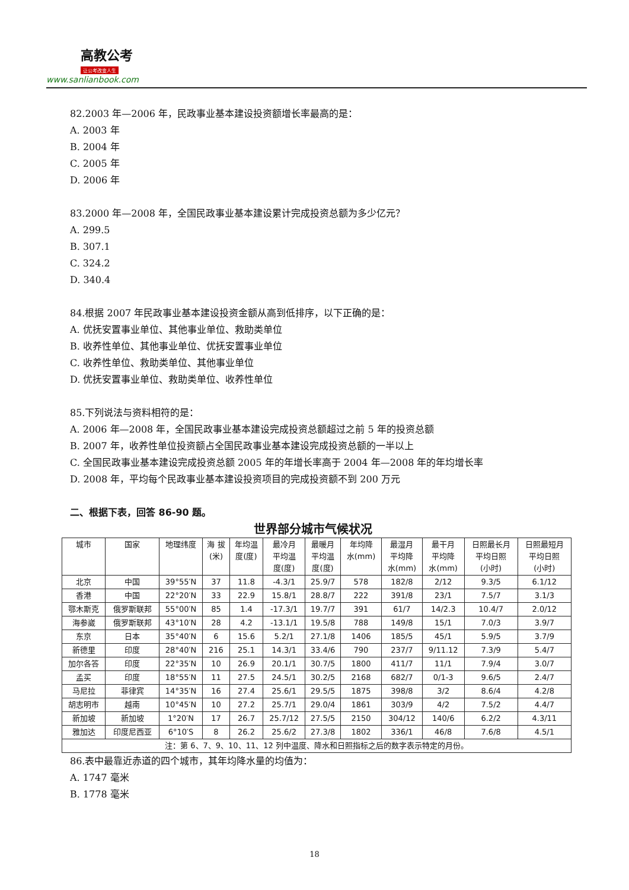高教公考
让公考改变人生
www.sanlianbook.com
82.2003 年—2006 年，民政事业基本建设投资额增长率最高的是：
A. 2003 年
B. 2004 年
C. 2005 年
D. 2006 年
83.2000 年—2008 年，全国民政事业基本建设累计完成投资总额为多少亿元？
A. 299.5
B. 307.1
C. 324.2
D. 340.4
84.根据 2007 年民政事业基本建设投资金额从高到低排序，以下正确的是：
A. 优抚安置事业单位、其他事业单位、救助类单位
B. 收养性单位、其他事业单位、优抚安置事业单位
C. 收养性单位、救助类单位、其他事业单位
D. 优抚安置事业单位、救助类单位、收养性单位
85.下列说法与资料相符的是：
A. 2006 年—2008 年，全国民政事业基本建设完成投资总额超过之前 5 年的投资总额
B. 2007 年，收养性单位投资额占全国民政事业基本建设完成投资总额的一半以上
C. 全国民政事业基本建设完成投资总额 2005 年的年增长率高于 2004 年—2008 年的年均增长率
D. 2008 年，平均每个民政事业基本建设投资项目的完成投资额不到 200 万元
二、根据下表，回答 86-90 题。
世界部分城市气候状况
| 城市 | 国家 | 地理纬度 | 海 拔 (米) | 年均温 度(度) | 最冷月 平均温 度(度) | 最暖月 平均温 度(度) | 年均降 水(mm) | 最湿月 平均降 水(mm) | 最干月 平均降 水(mm) | 日照最长月 平均日照 (小时) | 日照最短月 平均日照 (小时) |
| --- | --- | --- | --- | --- | --- | --- | --- | --- | --- | --- | --- |
| 北京 | 中国 | 39°55′N | 37 | 11.8 | -4.3/1 | 25.9/7 | 578 | 182/8 | 2/12 | 9.3/5 | 6.1/12 |
| 香港 | 中国 | 22°20′N | 33 | 22.9 | 15.8/1 | 28.8/7 | 222 | 391/8 | 23/1 | 7.5/7 | 3.1/3 |
| 鄂木斯克 | 俄罗斯联邦 | 55°00′N | 85 | 1.4 | -17.3/1 | 19.7/7 | 391 | 61/7 | 14/2.3 | 10.4/7 | 2.0/12 |
| 海参崴 | 俄罗斯联邦 | 43°10′N | 28 | 4.2 | -13.1/1 | 19.5/8 | 788 | 149/8 | 15/1 | 7.0/3 | 3.9/7 |
| 东京 | 日本 | 35°40′N | 6 | 15.6 | 5.2/1 | 27.1/8 | 1406 | 185/5 | 45/1 | 5.9/5 | 3.7/9 |
| 新德里 | 印度 | 28°40′N | 216 | 25.1 | 14.3/1 | 33.4/6 | 790 | 237/7 | 9/11.12 | 7.3/9 | 5.4/7 |
| 加尔各答 | 印度 | 22°35′N | 10 | 26.9 | 20.1/1 | 30.7/5 | 1800 | 411/7 | 11/1 | 7.9/4 | 3.0/7 |
| 孟买 | 印度 | 18°55′N | 11 | 27.5 | 24.5/1 | 30.2/5 | 2168 | 682/7 | 0/1-3 | 9.6/5 | 2.4/7 |
| 马尼拉 | 菲律宾 | 14°35′N | 16 | 27.4 | 25.6/1 | 29.5/5 | 1875 | 398/8 | 3/2 | 8.6/4 | 4.2/8 |
| 胡志明市 | 越南 | 10°45′N | 10 | 27.2 | 25.7/1 | 29.0/4 | 1861 | 303/9 | 4/2 | 7.5/2 | 4.4/7 |
| 新加坡 | 新加坡 | 1°20′N | 17 | 26.7 | 25.7/12 | 27.5/5 | 2150 | 304/12 | 140/6 | 6.2/2 | 4.3/11 |
| 雅加达 | 印度尼西亚 | 6°10′S | 8 | 26.2 | 25.6/2 | 27.3/8 | 1802 | 336/1 | 46/8 | 7.6/8 | 4.5/1 |
| 注：第 6、7、9、10、11、12 列中温度、降水和日照指标之后的数字表示特定的月份。 | | | | | | | | | | | |
86.表中最靠近赤道的四个城市，其年均降水量的均值为：
A. 1747 毫米
B. 1778 毫米
18